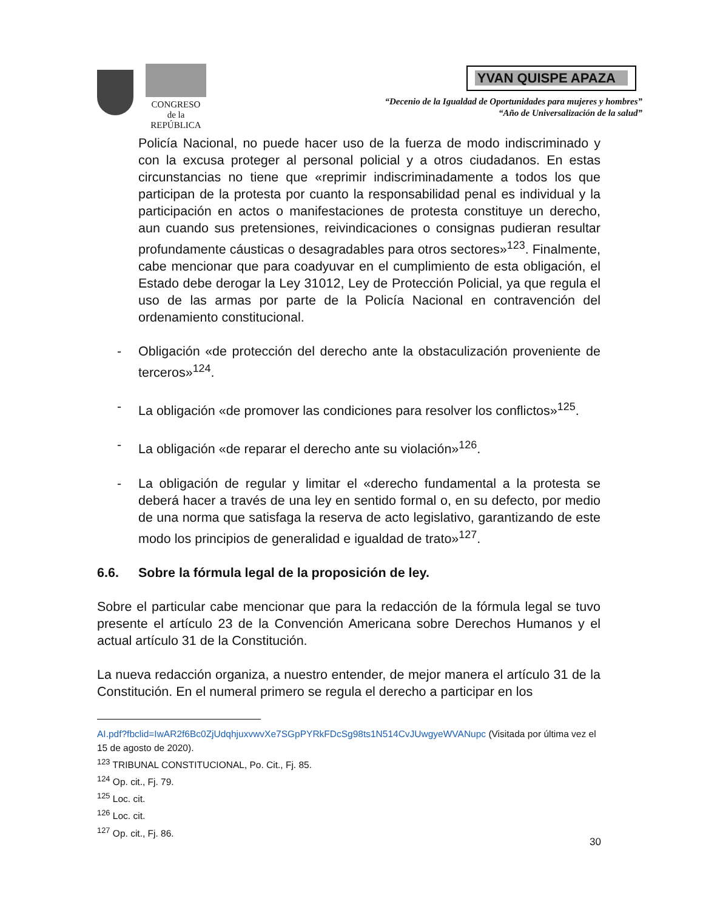CONGRESO
de la
REPÚBLICA
YVAN QUISPE APAZA
“Decenio de la Igualdad de Oportunidades para mujeres y hombres”
“Año de Universalización de la salud”
Policía Nacional, no puede hacer uso de la fuerza de modo indiscriminado y con la excusa proteger al personal policial y a otros ciudadanos. En estas circunstancias no tiene que «reprimir indiscriminadamente a todos los que participan de la protesta por cuanto la responsabilidad penal es individual y la participación en actos o manifestaciones de protesta constituye un derecho, aun cuando sus pretensiones, reivindicaciones o consignas pudieran resultar profundamente cáusticas o desagradables para otros sectores»<sup>123</sup>. Finalmente, cabe mencionar que para coadyuvar en el cumplimiento de esta obligación, el Estado debe derogar la Ley 31012, Ley de Protección Policial, ya que regula el uso de las armas por parte de la Policía Nacional en contravención del ordenamiento constitucional.
- Obligación «de protección del derecho ante la obstaculización proveniente de terceros»<sup>124</sup>.
- La obligación «de promover las condiciones para resolver los conflictos»<sup>125</sup>.
- La obligación «de reparar el derecho ante su violación»<sup>126</sup>.
- La obligación de regular y limitar el «derecho fundamental a la protesta se deberá hacer a través de una ley en sentido formal o, en su defecto, por medio de una norma que satisfaga la reserva de acto legislativo, garantizando de este modo los principios de generalidad e igualdad de trato»<sup>127</sup>.
6.6. Sobre la fórmula legal de la proposición de ley.
Sobre el particular cabe mencionar que para la redacción de la fórmula legal se tuvo presente el artículo 23 de la Convención Americana sobre Derechos Humanos y el actual artículo 31 de la Constitución.
La nueva redacción organiza, a nuestro entender, de mejor manera el artículo 31 de la Constitución. En el numeral primero se regula el derecho a participar en los
AI.pdf?fbclid=IwAR2f6Bc0ZjUdqhjuxvwvXe7SGpPYRkFDcSg98ts1N514CvJUwgyeWVANupc (Visitada por última vez el 15 de agosto de 2020).
<sup>123</sup> TRIBUNAL CONSTITUCIONAL, Po. Cit., Fj. 85.
<sup>124</sup> Op. cit., Fj. 79.
<sup>125</sup> Loc. cit.
<sup>126</sup> Loc. cit.
<sup>127</sup> Op. cit., Fj. 86.
30